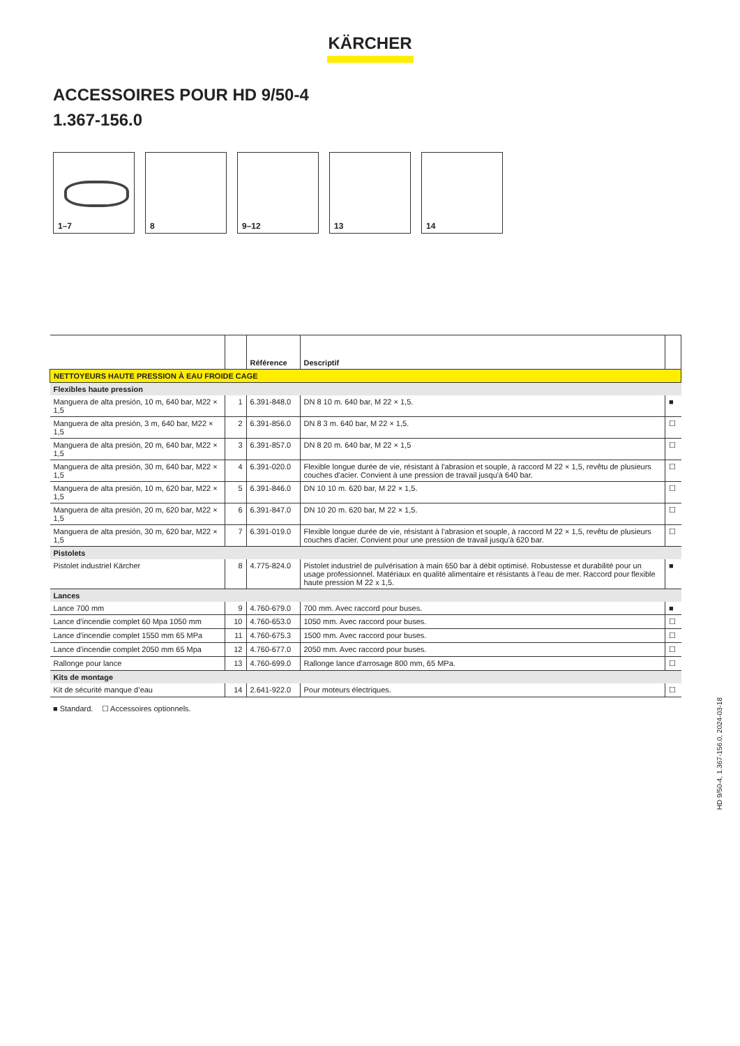KÄRCHER
ACCESSOIRES POUR HD 9/50-4
1.367-156.0
1–7
8
9–12
13
14
| | | Référence | Descriptif | |
| --- | --- | --- | --- | --- |
| NETTOYEURS HAUTE PRESSION À EAU FROIDE CAGE | | | | |
| Flexibles haute pression | | | | |
| Manguera de alta presión, 10 m, 640 bar, M22 × 1,5 | 1 | 6.391-848.0 | DN 8 10 m. 640 bar, M 22 × 1,5. | ■ |
| Manguera de alta presión, 3 m, 640 bar, M22 × 1,5 | 2 | 6.391-856.0 | DN 8 3 m. 640 bar, M 22 × 1,5. | ☐ |
| Manguera de alta presión, 20 m, 640 bar, M22 × 1,5 | 3 | 6.391-857.0 | DN 8 20 m. 640 bar, M 22 × 1,5 | ☐ |
| Manguera de alta presión, 30 m, 640 bar, M22 × 1,5 | 4 | 6.391-020.0 | Flexible longue durée de vie, résistant à l'abrasion et souple, à raccord M 22 × 1,5, revêtu de plusieurs couches d'acier. Convient à une pression de travail jusqu'à 640 bar. | ☐ |
| Manguera de alta presión, 10 m, 620 bar, M22 × 1,5 | 5 | 6.391-846.0 | DN 10 10 m. 620 bar, M 22 × 1,5. | ☐ |
| Manguera de alta presión, 20 m, 620 bar, M22 × 1,5 | 6 | 6.391-847.0 | DN 10 20 m. 620 bar, M 22 × 1,5. | ☐ |
| Manguera de alta presión, 30 m, 620 bar, M22 × 1,5 | 7 | 6.391-019.0 | Flexible longue durée de vie, résistant à l'abrasion et souple, à raccord M 22 × 1,5, revêtu de plusieurs couches d'acier. Convient pour une pression de travail jusqu'à 620 bar. | ☐ |
| Pistolets | | | | |
| Pistolet industriel Kärcher | 8 | 4.775-824.0 | Pistolet industriel de pulvérisation à main 650 bar à débit optimisé. Robustesse et durabilité pour un usage professionnel. Matériaux en qualité alimentaire et résistants à l'eau de mer. Raccord pour flexible haute pression M 22 x 1,5. | ■ |
| Lances | | | | |
| Lance 700 mm | 9 | 4.760-679.0 | 700 mm. Avec raccord pour buses. | ■ |
| Lance d'incendie complet 60 Mpa 1050 mm | 10 | 4.760-653.0 | 1050 mm. Avec raccord pour buses. | ☐ |
| Lance d'incendie complet 1550 mm 65 MPa | 11 | 4.760-675.3 | 1500 mm. Avec raccord pour buses. | ☐ |
| Lance d'incendie complet 2050 mm 65 Mpa | 12 | 4.760-677.0 | 2050 mm. Avec raccord pour buses. | ☐ |
| Rallonge pour lance | 13 | 4.760-699.0 | Rallonge lance d'arrosage 800 mm, 65 MPa. | ☐ |
| Kits de montage | | | | |
| Kit de sécurité manque d’eau | 14 | 2.641-922.0 | Pour moteurs électriques. | ☐ |
■ Standard. ☐ Accessoires optionnels.
HD 9/50-4, 1.367-156.0, 2024-03-18